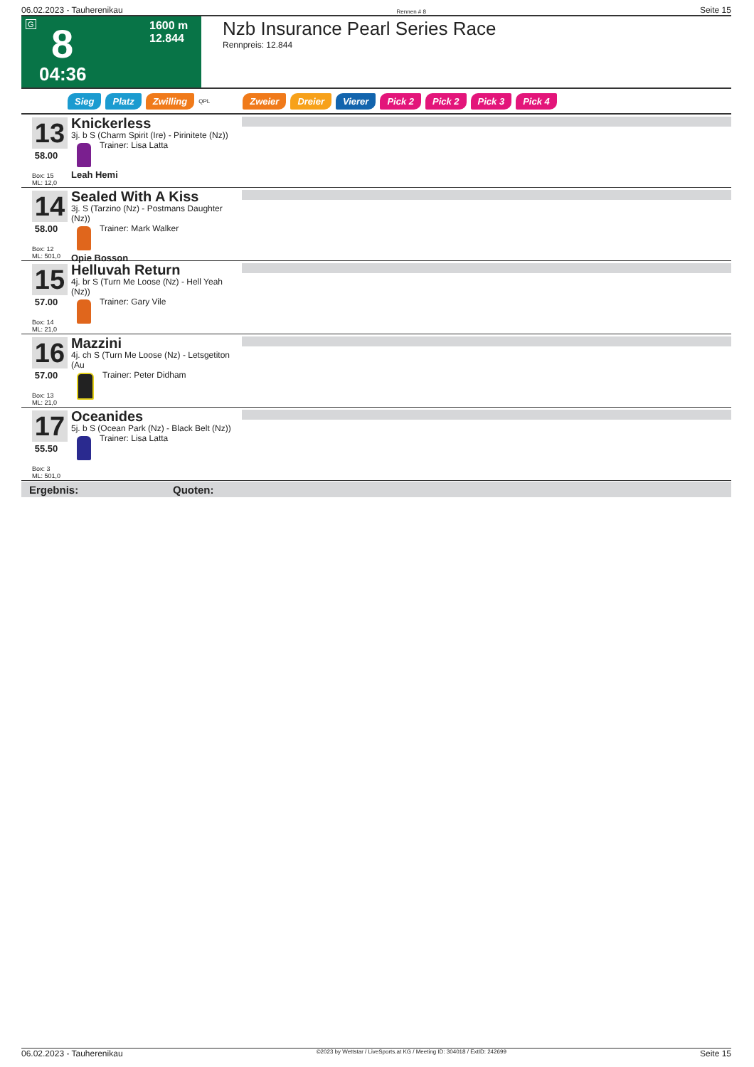06.02.2023 - Tauherenikau Rennen # 8 Seite 15
G 8 1600 m
12.844
04:36
Nzb Insurance Pearl Series Race
Rennpreis: 12.844
Sieg Platz Zwilling QPL Zweier Dreier Vierer Pick 2 Pick 2 Pick 3 Pick 4
13
58.00
Box: 15
ML: 12,0
Knickerless
3j. b S (Charm Spirit (Ire) - Pirinitete (Nz))
Trainer: Lisa Latta
Leah Hemi
14
58.00
Box: 12
ML: 501,0
Sealed With A Kiss
3j. S (Tarzino (Nz) - Postmans Daughter (Nz))
Trainer: Mark Walker
Opie Bosson
15
57.00
Box: 14
ML: 21,0
Helluvah Return
4j. br S (Turn Me Loose (Nz) - Hell Yeah (Nz))
Trainer: Gary Vile
16
57.00
Box: 13
ML: 21,0
Mazzini
4j. ch S (Turn Me Loose (Nz) - Letsgetiton (Au
Trainer: Peter Didham
17
55.50
Box: 3
ML: 501,0
Oceanides
5j. b S (Ocean Park (Nz) - Black Belt (Nz))
Trainer: Lisa Latta
Ergebnis: Quoten:
06.02.2023 - Tauherenikau ©2023 by Wettstar / LiveSports.at KG / Meeting ID: 304018 / ExtID: 242699 Seite 15